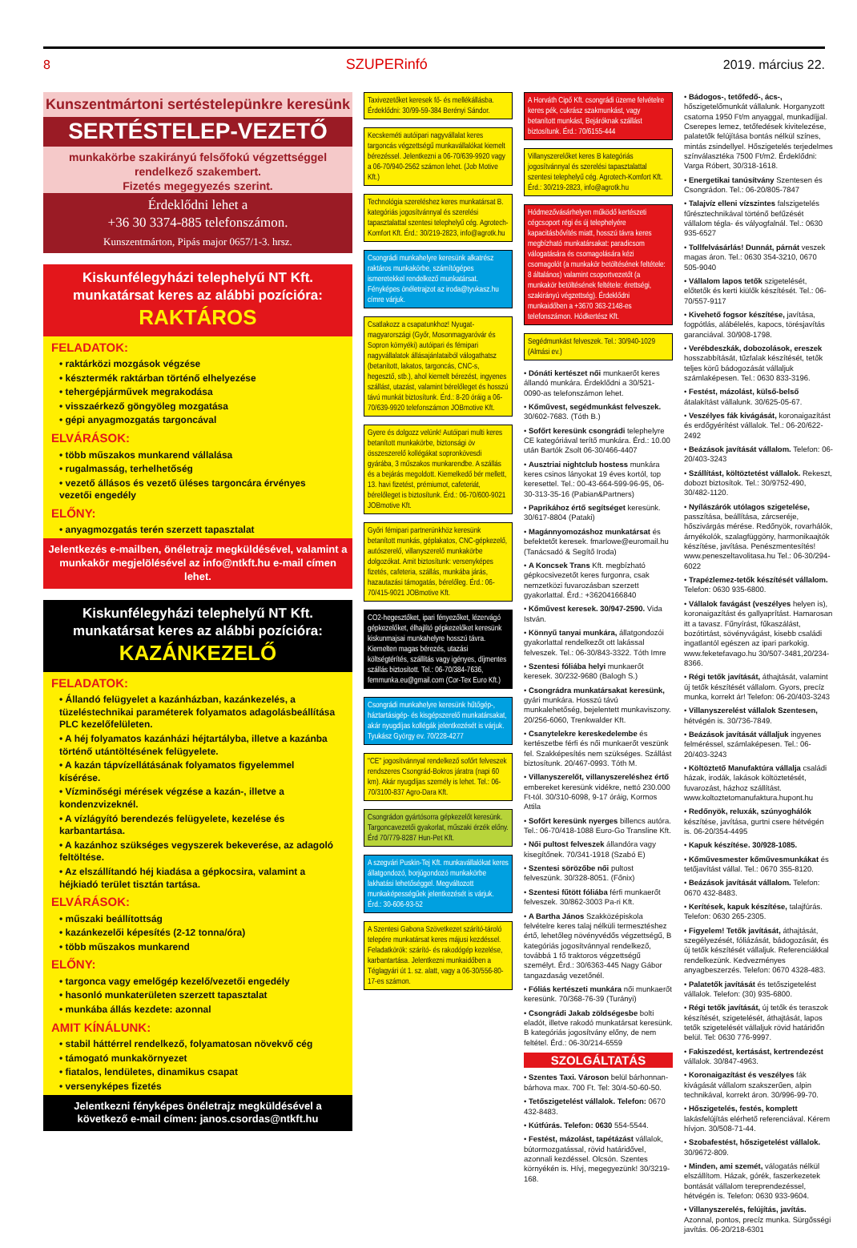8 SZUPERinfó 2019. március 22.
Kunszentmártoni sertéstelepünkre keresünk
SERTÉSTELEP-VEZETŐ
munkakörbe szakirányú felsőfokú végzettséggel rendelkező szakembert.
Fizetés megegyezés szerint.
Érdeklődni lehet a
+36 30 3374-885 telefonszámon.
Kunszentmárton, Pipás major 0657/1-3. hrsz.
Kiskunfélegyházi telephelyű NT Kft. munkatársat keres az alábbi pozícióra:
RAKTÁROS
FELADATOK:
• raktárközi mozgások végzése
• késztermék raktárban történő elhelyezése
• tehergépjárművek megrakodása
• visszaérkező göngyöleg mozgatása
• gépi anyagmozgatás targoncával
ELVÁRÁSOK:
• több műszakos munkarend vállalása
• rugalmasság, terhelhetőség
• vezető állásos és vezető üléses targoncára érvényes vezetői engedély
ELŐNY:
• anyagmozgatás terén szerzett tapasztalat
Jelentkezés e-mailben, önéletrajz megküldésével, valamint a munkakör megjelölésével az info@ntkft.hu e-mail címen lehet.
Kiskunfélegyházi telephelyű NT Kft. munkatársat keres az alábbi pozícióra:
KAZÁNKEZELŐ
FELADATOK:
• Állandó felügyelet a kazánházban, kazánkezelés, a tüzeléstechnikai paraméterek folyamatos adagolásbeállítása PLC kezelőfelületen.
• A héj folyamatos kazánházi héjtartályba, illetve a kazánba történő utántöltésének felügyelete.
• A kazán tápvízellátásának folyamatos figyelemmel kísérése.
• Vízminőségi mérések végzése a kazán-, illetve a kondenzvizeknél.
• A vízlágyító berendezés felügyelete, kezelése és karbantartása.
• A kazánhoz szükséges vegyszerek bekeverése, az adagoló feltöltése.
• Az elszállítandó héj kiadása a gépkocsira, valamint a héjkiadó terület tisztán tartása.
ELVÁRÁSOK:
• műszaki beállítottság
• kazánkezelői képesítés (2-12 tonna/óra)
• több műszakos munkarend
ELŐNY:
• targonca vagy emelőgép kezelő/vezetői engedély
• hasonló munkaterületen szerzett tapasztalat
• munkába állás kezdete: azonnal
AMIT KÍNÁLUNK:
• stabil háttérrel rendelkező, folyamatosan növekvő cég
• támogató munkakörnyezet
• fiatalos, lendületes, dinamikus csapat
• versenyképes fizetés
Jelentkezni fényképes önéletrajz megküldésével a következő e-mail címen: janos.csordas@ntkft.hu
Taxivezetőket keresek fő- és mellékállásba. Érdeklődni: 30/99-59-384 Berényi Sándor.
Kecskeméti autóipari nagyvállalat keres targoncás végzettségű munkavállalókat kiemelt bérezéssel. Jelentkezni a 06-70/639-9920 vagy a 06-70/940-2562 számon lehet. (Job Motive Kft.)
Technológia szereléshez keres munkatársat B. kategóriás jogosítvánnyal és szerelési tapasztalattal szentesi telephelyű cég. Agrotech-Komfort Kft. Érd.: 30/219-2823, info@agrotk.hu
Csongrádi munkahelyre keresünk alkatrész raktáros munkakörbe, számítógépes ismeretekkel rendelkező munkatársat. Fényképes önéletrajzot az iroda@tyukasz.hu címre várjuk.
Csatlakozz a csapatunkhoz! Nyugat-magyarországi (Győr, Mosonmagyaróvár és Sopron környéki) autóipari és fémipari nagyvállalatok állásajánlataiból válogathatsz (betanított, lakatos, targoncás, CNC-s, hegesztő, stb.), ahol kiemelt bérezést, ingyenes szállást, utazást, valamint bérelőleget és hosszú távú munkát biztosítunk. Érd.: 8-20 óráig a 06-70/639-9920 telefonszámon JOBmotive Kft.
Gyere és dolgozz velünk! Autóipari multi keres betanított munkakörbe, biztonsági öv összeszerelő kollégákat sopronkövesdi gyárába, 3 műszakos munkarendbe. A szállás és a bejárás megoldott. Kiemelkedő bér mellett, 13. havi fizetést, prémiumot, cafeteriát, bérelőleget is biztosítunk. Érd.: 06-70/600-9021 JOBmotive Kft.
Győri fémipari partnerünkhöz keresünk betanított munkás, géplakatos, CNC-gépkezelő, autószerelő, villanyszerelő munkakörbe dolgozókat. Amit biztosítunk: versenyképes fizetés, cafeteria, szállás, munkába járás, hazautazási támogatás, bérelőleg. Érd.: 06-70/415-9021 JOBmotive Kft.
CO2-hegesztőket, ipari fényezőket, lézervágó gépkezelőket, élhajlító gépkezelőket keresünk kiskunmajsai munkahelyre hosszú távra. Kiemelten magas bérezés, utazási költségtérítés, szállítás vagy igényes, díjmentes szállás biztosított. Tel.: 06-70/384-7636, femmunka.eu@gmail.com (Cor-Tex Euro Kft.)
Csongrádi munkahelyre keresünk hűtőgép-, háztartásigép- és kisgépszerelő munkatársakat, akár nyugdíjas kollégák jelentkezését is várjuk. Tyukász György ev. 70/228-4277
"CE" jogosítvánnyal rendelkező sofőrt felveszek rendszeres Csongrád-Bokros járatra (napi 60 km). Akár nyugdíjas személy is lehet. Tel.: 06-70/3100-837 Agro-Dara Kft.
Csongrádon gyártósorra gépkezelőt keresünk. Targoncavezetői gyakorlat, műszaki érzék előny. Érd 70/779-8287 Hun-Pet Kft.
A szegvári Puskin-Tej Kft. munkavállalókat keres állatgondozó, borjúgondozó munkakörbe lakhatási lehetőséggel. Megváltozott munkaképességűek jelentkezését is várjuk. Érd.: 30-606-93-52
A Szentesi Gabona Szövetkezet szárító-tároló telepére munkatársat keres májusi kezdéssel. Feladatkörök: szárító- és rakodógép kezelése, karbantartása. Jelentkezni munkaidőben a Téglagyári út 1. sz. alatt, vagy a 06-30/556-80-17-es számon.
A Horváth Cipő Kft. csongrádi üzeme felvételre keres pék, cukrász szakmunkást, vagy betanított munkást, Bejáróknak szállást biztosítunk. Érd.: 70/6155-444
Villanyszerelőket keres B kategóriás jogosítvánnyal és szerelési tapasztalattal szentesi telephelyű cég. Agrotech-Komfort Kft. Érd.: 30/219-2823, info@agrotk.hu
Hódmezővásárhelyen működő kertészeti cégcsoport régi és új telephelyére kapacitásbővítés miatt, hosszú távra keres megbízható munkatársakat: paradicsom válogatására és csomagolására kézi csomagolót (a munkakör betöltésének feltétele: 8 általános) valamint csoportvezetőt (a munkakör betöltésének feltétele: érettségi, szakirányú végzettség). Érdeklődni munkaidőben a +3670 363-2148-es telefonszámon. Hódkertész Kft.
Segédmunkást felveszek. Tel.: 30/940-1029 (Almási ev.)
• Dónáti kertészet női munkaerőt keres állandó munkára. Érdeklődni a 30/521-0090-as telefonszámon lehet.
• Kőművest, segédmunkást felveszek. 30/602-7683. (Tóth B.)
• Sofőrt keresünk csongrádi telephelyre CE kategóriával terítő munkára. Érd.: 10.00 után Bartók Zsolt 06-30/466-4407
• Ausztriai nightclub hostess munkára keres csinos lányokat 19 éves kortól, top keresettel. Tel.: 00-43-664-599-96-95, 06-30-313-35-16 (Pabian&Partners)
• Paprikához értő segítséget keresünk. 30/617-8804 (Pataki)
• Magánnyomozáshoz munkatársat és befektetőt keresek. fmarlowe@euromail.hu (Tanácsadó & Segítő Iroda)
• A Koncsek Trans Kft. megbízható gépkocsivezetőt keres furgonra, csak nemzetközi fuvarozásban szerzett gyakorlattal. Érd.: +36204166840
• Kőművest keresek. 30/947-2590. Vida István.
• Könnyű tanyai munkára, állatgondozói gyakorlattal rendelkezőt ott lakással felveszek. Tel.: 06-30/843-3322. Tóth Imre
• Szentesi fóliába helyi munkaerőt keresek. 30/232-9680 (Balogh S.)
• Csongrádra munkatársakat keresünk, gyári munkára. Hosszú távú munkalehetőség, bejelentett munkaviszony. 20/256-6060, Trenkwalder Kft.
• Csanytelekre kereskedelembe és kertészetbe férfi és női munkaerőt veszünk fel. Szakképesítés nem szükséges. Szállást biztosítunk. 20/467-0993. Tóth M.
• Villanyszerelőt, villanyszereléshez értő embereket keresünk vidékre, nettó 230.000 Ft-tól. 30/310-6098, 9-17 óráig, Kormos Attila
• Sofőrt keresünk nyerges billencs autóra. Tel.: 06-70/418-1088 Euro-Go Transline Kft.
• Női pultost felveszek állandóra vagy kisegítőnek. 70/341-1918 (Szabó E)
• Szentesi sörözőbe női pultost felveszünk. 30/328-8051. (Főnix)
• Szentesi fűtött fóliába férfi munkaerőt felveszek. 30/862-3003 Pa-ri Kft.
• A Bartha János Szakközépiskola felvételre keres talaj nélküli termesztéshez értő, lehetőleg növényvédős végzettségű, B kategóriás jogosítvánnyal rendelkező, továbbá 1 fő traktoros végzettségű személyt. Érd.: 30/6363-445 Nagy Gábor tangazdaság vezetőnél.
• Fóliás kertészeti munkára női munkaerőt keresünk. 70/368-76-39 (Turányi)
• Csongrádi Jakab zöldségesbe bolti eladót, illetve rakodó munkatársat keresünk. B kategóriás jogosítvány előny, de nem feltétel. Érd.: 06-30/214-6559
SZOLGÁLTATÁS
• Szentes Taxi. Városon belül bárhonnan-bárhova max. 700 Ft. Tel: 30/4-50-60-50.
• Tetőszigetelést vállalok. Telefon: 0670 432-8483.
• Kútfúrás. Telefon: 0630 554-5544.
• Festést, mázolást, tapétázást vállalok, bútormozgatással, rövid határidővel, azonnali kezdéssel. Olcsón. Szentes környékén is. Hívj, megegyezünk! 30/3219-168.
• Bádogos-, tetőfedő-, ács-, hőszigetelőmunkát vállalunk. Horganyzott csatorna 1950 Ft/m anyaggal, munkadíjjal. Cserepes lemez, tetőfedések kivitelezése, palatetők felújítása bontás nélkül színes, mintás zsindellyel. Hőszigetelés terjedelmes színválasztéka 7500 Ft/m2. Érdeklődni: Varga Róbert, 30/318-1618.
• Energetikai tanúsítvány Szentesen és Csongrádon. Tel.: 06-20/805-7847
• Talajvíz elleni vízszintes falszigetelés fűrésztechnikával történő befűzését vállalom tégla- és vályogfalnál. Tel.: 0630 935-6527
• Tollfelvásárlás! Dunnát, párnát veszek magas áron. Tel.: 0630 354-3210, 0670 505-9040
• Vállalom lapos tetők szigetelését, előtetők és kerti kiülők készítését. Tel.: 06-70/557-9117
• Kivehető fogsor készítése, javítása, fogpótlás, alábélelés, kapocs, törésjavítás garanciával. 30/908-1798.
• Verébdeszkák, dobozolások, ereszek hosszabbítását, tűzfalak készítését, tetők teljes körű bádogozását vállaljuk számlaképesen. Tel.: 0630 833-3196.
• Festést, mázolást, külső-belső átalakítást vállalunk. 30/625-05-67.
• Veszélyes fák kivágását, koronaigazítást és erdőgyérítést vállalok. Tel.: 06-20/622-2492
• Beázások javítását vállalom. Telefon: 06-20/403-3243
• Szállítást, költöztetést vállalok. Rekeszt, dobozt biztosítok. Tel.: 30/9752-490, 30/482-1120.
• Nyílászárók utólagos szigetelése, passzítása, beállítása, zárcseréje, hőszivárgás mérése. Redőnyök, rovarhálók, árnyékolók, szalagfüggöny, harmonikaajtók készítése, javítása. Penészmentesítés! www.peneszeltavolitasa.hu Tel.: 06-30/294-6022
• Trapézlemez-tetők készítését vállalom. Telefon: 0630 935-6800.
• Vállalok favágást (veszélyes helyen is), koronaigazítást és gallyaprítást. Hamarosan itt a tavasz. Fűnyírást, fűkaszálást, bozótirtást, sövényvágást, kisebb családi ingatlantól egészen az ipari parkokig. www.feketefavago.hu 30/507-3481,20/234-8366.
• Régi tetők javítását, áthajtását, valamint új tetők készítését vállalom. Gyors, precíz munka, korrekt ár! Telefon: 06-20/403-3243
• Villanyszerelést vállalok Szentesen, hétvégén is. 30/736-7849.
• Beázások javítását vállaljuk ingyenes felméréssel, számlaképesen. Tel.: 06-20/403-3243
• Költöztető Manufaktúra vállalja családi házak, irodák, lakások költöztetését, fuvarozást, házhoz szállítást. www.koltoztetomanufaktura.hupont.hu
• Redőnyök, reluxák, szúnyoghálók készítése, javítása, gurtni csere hétvégén is. 06-20/354-4495
• Kapuk készítése. 30/928-1085.
• Kőművesmester kőművesmunkákat és tetőjavítást vállal. Tel.: 0670 355-8120.
• Beázások javítását vállalom. Telefon: 0670 432-8483.
• Kerítések, kapuk készítése, talajfúrás. Telefon: 0630 265-2305.
• Figyelem! Tetők javítását, áthajtását, szegélyezését, fóliázását, bádogozását, és új tetők készítését vállaljuk. Referenciákkal rendelkezünk. Kedvezményes anyagbeszerzés. Telefon: 0670 4328-483.
• Palatetők javítását és tetőszigetelést vállalok. Telefon: (30) 935-6800.
• Régi tetők javítását, új tetők és teraszok készítését, szigetelését, áthajtását, lapos tetők szigetelését vállaljuk rövid határidőn belül. Tel: 0630 776-9997.
• Fakiszedést, kertásást, kertrendezést vállalok. 30/847-4963.
• Koronaigazítást és veszélyes fák kivágását vállalom szakszerűen, alpin technikával, korrekt áron. 30/996-99-70.
• Hőszigetelés, festés, komplett lakásfelújítás elérhető referenciával. Kérem hívjon. 30/508-71-44.
• Szobafestést, hőszigetelést vállalok. 30/9672-809.
• Minden, ami szemét, válogatás nélkül elszállítom. Házak, górék, faszerkezetek bontását vállalom tereprendezéssel, hétvégén is. Telefon: 0630 933-9604.
• Villanyszerelés, felújítás, javítás. Azonnal, pontos, precíz munka. Sürgősségi javítás. 06-20/218-6301